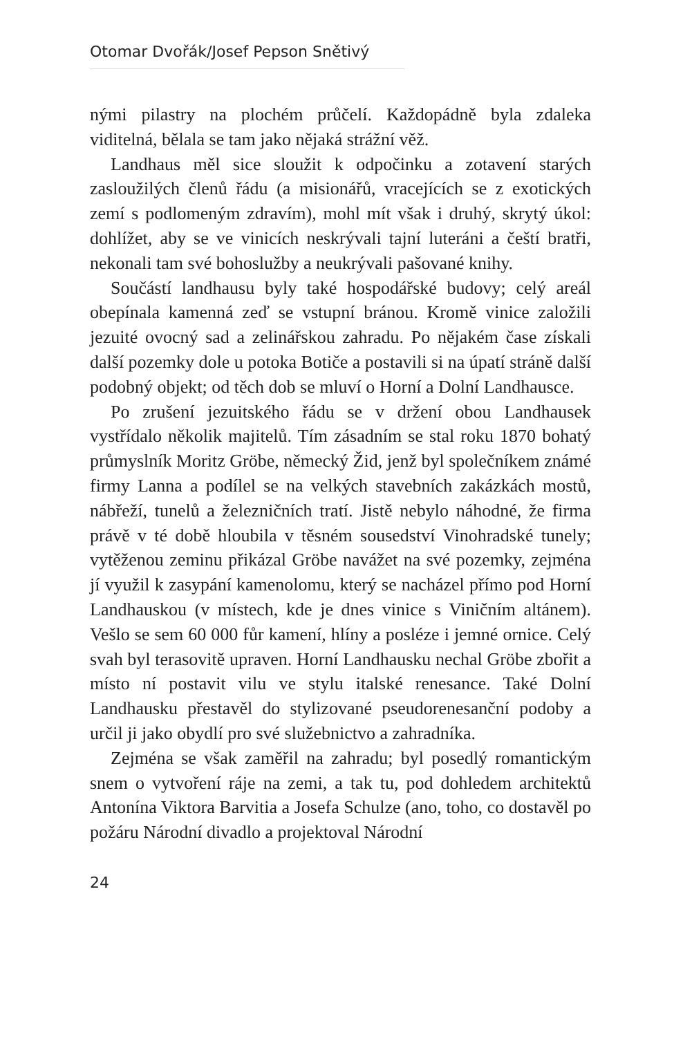Otomar Dvořák/Josef Pepson Snětivý
nými pilastry na plochém průčelí. Každopádně byla zdaleka viditelná, bělala se tam jako nějaká strážní věž.
Landhaus měl sice sloužit k odpočinku a zotavení starých zasloužilých členů řádu (a misionářů, vracejících se z exotických zemí s podlomeným zdravím), mohl mít však i druhý, skrytý úkol: dohlížet, aby se ve vinicích neskrývali tajní luteráni a čeští bratři, nekonali tam své bohoslužby a neukrývali pašované knihy.
Součástí landhausu byly také hospodářské budovy; celý areál obepínala kamenná zeď se vstupní bránou. Kromě vinice založili jezuité ovocný sad a zelinářskou zahradu. Po nějakém čase získali další pozemky dole u potoka Botiče a postavili si na úpatí stráně další podobný objekt; od těch dob se mluví o Horní a Dolní Landhausce.
Po zrušení jezuitského řádu se v držení obou Landhausek vystřídalo několik majitelů. Tím zásadním se stal roku 1870 bohatý průmyslník Moritz Gröbe, německý Žid, jenž byl společníkem známé firmy Lanna a podílel se na velkých stavebních zakázkách mostů, nábřeží, tunelů a železničních tratí. Jistě nebylo náhodné, že firma právě v té době hloubila v těsném sousedství Vinohradské tunely; vytěženou zeminu přikázal Gröbe navážet na své pozemky, zejména jí využil k zasypání kamenolomu, který se nacházel přímo pod Horní Landhauskou (v místech, kde je dnes vinice s Viničním altánem). Vešlo se sem 60 000 fůr kamení, hlíny a posléze i jemné ornice. Celý svah byl terasovitě upraven. Horní Landhausku nechal Gröbe zbořit a místo ní postavit vilu ve stylu italské renesance. Také Dolní Landhausku přestavěl do stylizované pseudorenesanční podoby a určil ji jako obydlí pro své služebnictvo a zahradníka.
Zejména se však zaměřil na zahradu; byl posedlý romantickým snem o vytvoření ráje na zemi, a tak tu, pod dohledem architektů Antonína Viktora Barvitia a Josefa Schulze (ano, toho, co dostavěl po požáru Národní divadlo a projektoval Národní
24